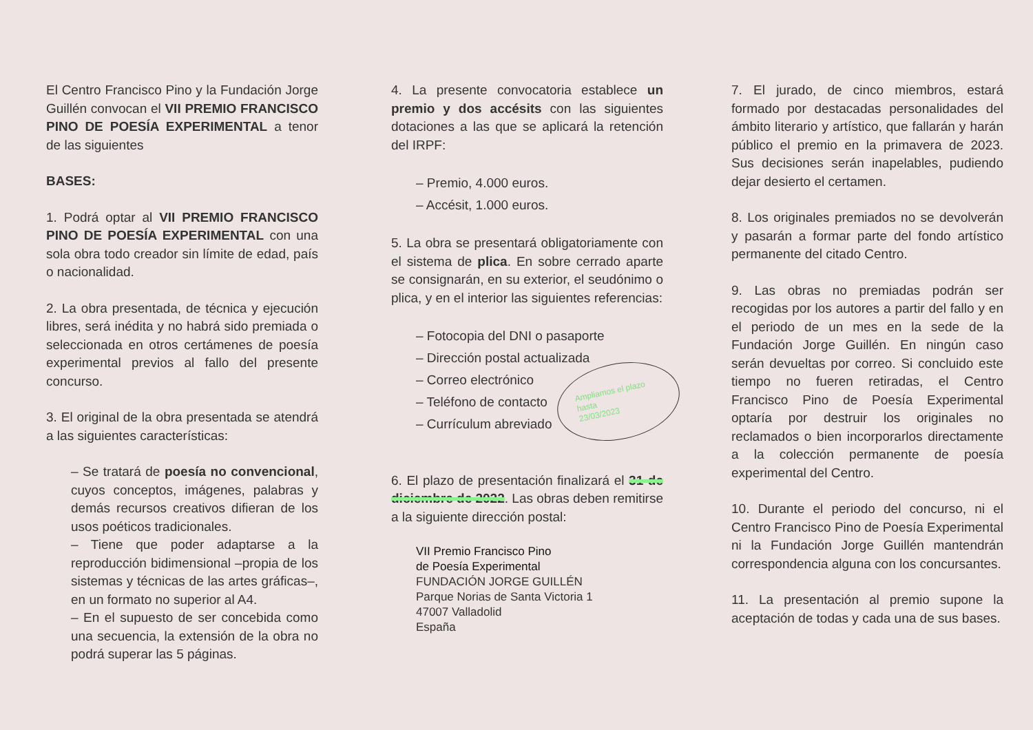El Centro Francisco Pino y la Fundación Jorge Guillén convocan el VII PREMIO FRANCISCO PINO DE POESÍA EXPERIMENTAL a tenor de las siguientes
BASES:
1. Podrá optar al VII PREMIO FRANCISCO PINO DE POESÍA EXPERIMENTAL con una sola obra todo creador sin límite de edad, país o nacionalidad.
2. La obra presentada, de técnica y ejecución libres, será inédita y no habrá sido premiada o seleccionada en otros certámenes de poesía experimental previos al fallo del presente concurso.
3. El original de la obra presentada se atendrá a las siguientes características:
– Se tratará de poesía no convencional, cuyos conceptos, imágenes, palabras y demás recursos creativos difieran de los usos poéticos tradicionales.
– Tiene que poder adaptarse a la reproducción bidimensional –propia de los sistemas y técnicas de las artes gráficas–, en un formato no superior al A4.
– En el supuesto de ser concebida como una secuencia, la extensión de la obra no podrá superar las 5 páginas.
4. La presente convocatoria establece un premio y dos accésits con las siguientes dotaciones a las que se aplicará la retención del IRPF:
– Premio, 4.000 euros.
– Accésit, 1.000 euros.
5. La obra se presentará obligatoriamente con el sistema de plica. En sobre cerrado aparte se consignarán, en su exterior, el seudónimo o plica, y en el interior las siguientes referencias:
– Fotocopia del DNI o pasaporte
– Dirección postal actualizada
– Correo electrónico
– Teléfono de contacto
– Currículum abreviado
Ampliamos el plazo
hasta
23/03/2023
6. El plazo de presentación finalizará el 31 de diciembre de 2022. Las obras deben remitirse a la siguiente dirección postal:
VII Premio Francisco Pino
de Poesía Experimental
FUNDACIÓN JORGE GUILLÉN
Parque Norias de Santa Victoria 1
47007 Valladolid
España
7. El jurado, de cinco miembros, estará formado por destacadas personalidades del ámbito literario y artístico, que fallarán y harán público el premio en la primavera de 2023. Sus decisiones serán inapelables, pudiendo dejar desierto el certamen.
8. Los originales premiados no se devolverán y pasarán a formar parte del fondo artístico permanente del citado Centro.
9. Las obras no premiadas podrán ser recogidas por los autores a partir del fallo y en el periodo de un mes en la sede de la Fundación Jorge Guillén. En ningún caso serán devueltas por correo. Si concluido este tiempo no fueren retiradas, el Centro Francisco Pino de Poesía Experimental optaría por destruir los originales no reclamados o bien incorporarlos directamente a la colección permanente de poesía experimental del Centro.
10. Durante el periodo del concurso, ni el Centro Francisco Pino de Poesía Experimental ni la Fundación Jorge Guillén mantendrán correspondencia alguna con los concursantes.
11. La presentación al premio supone la aceptación de todas y cada una de sus bases.